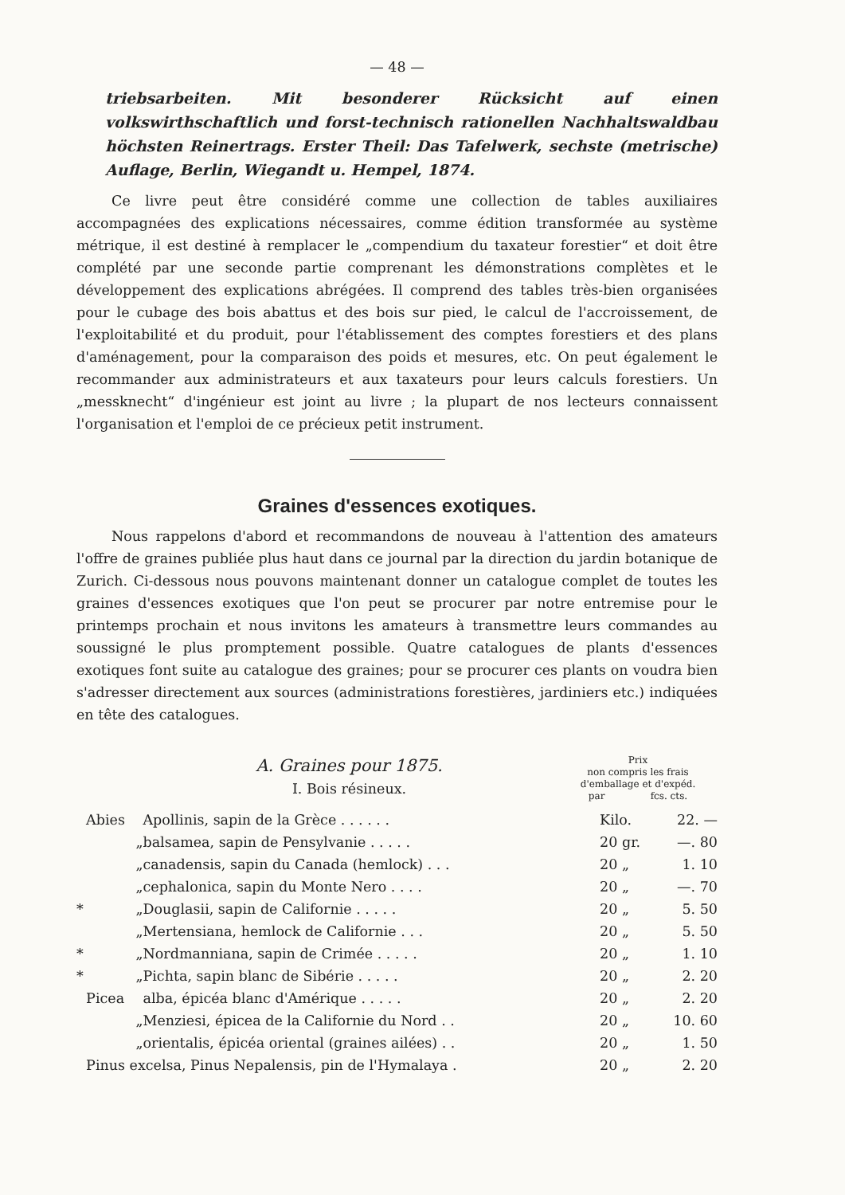— 48 —
triebsarbeiten. Mit besonderer Rücksicht auf einen volkswirthschaftlich und forst-technisch rationellen Nachhaltswaldbau höchsten Reinertrags. Erster Theil: Das Tafelwerk, sechste (metrische) Auflage, Berlin, Wiegandt u. Hempel, 1874.
Ce livre peut être considéré comme une collection de tables auxiliaires accompagnées des explications nécessaires, comme édition transformée au système métrique, il est destiné à remplacer le „compendium du taxateur forestier“ et doit être complété par une seconde partie comprenant les démonstrations complètes et le développement des explications abrégées. Il comprend des tables très-bien organisées pour le cubage des bois abattus et des bois sur pied, le calcul de l'accroissement, de l'exploitabilité et du produit, pour l'établissement des comptes forestiers et des plans d'aménagement, pour la comparaison des poids et mesures, etc. On peut également le recommander aux administrateurs et aux taxateurs pour leurs calculs forestiers. Un „messknecht“ d'ingénieur est joint au livre ; la plupart de nos lecteurs connaissent l'organisation et l'emploi de ce précieux petit instrument.
Graines d'essences exotiques.
Nous rappelons d'abord et recommandons de nouveau à l'attention des amateurs l'offre de graines publiée plus haut dans ce journal par la direction du jardin botanique de Zurich. Ci-dessous nous pouvons maintenant donner un catalogue complet de toutes les graines d'essences exotiques que l'on peut se procurer par notre entremise pour le printemps prochain et nous invitons les amateurs à transmettre leurs commandes au soussigné le plus promptement possible. Quatre catalogues de plants d'essences exotiques font suite au catalogue des graines; pour se procurer ces plants on voudra bien s'adresser directement aux sources (administrations forestières, jardiniers etc.) indiquées en tête des catalogues.
A. Graines pour 1875.
I. Bois résineux.
Prix
non compris les frais
d'emballage et d'expéd.
par fcs. cts.
| | Abies | Apollinis, sapin de la Grèce . . . . . . | Kilo. | 22. — |
| | „ | balsamea, sapin de Pensylvanie . . . . . | 20 gr. | —. 80 |
| | „ | canadensis, sapin du Canada (hemlock) . . . | 20 „ | 1. 10 |
| | „ | cephalonica, sapin du Monte Nero . . . . | 20 „ | —. 70 |
| * | „ | Douglasii, sapin de Californie . . . . . | 20 „ | 5. 50 |
| | „ | Mertensiana, hemlock de Californie . . . | 20 „ | 5. 50 |
| * | „ | Nordmanniana, sapin de Crimée . . . . . | 20 „ | 1. 10 |
| * | „ | Pichta, sapin blanc de Sibérie . . . . . | 20 „ | 2. 20 |
| | Picea | alba, épicéa blanc d'Amérique . . . . . | 20 „ | 2. 20 |
| | „ | Menziesi, épicea de la Californie du Nord . . | 20 „ | 10. 60 |
| | „ | orientalis, épicéa oriental (graines ailées) . . | 20 „ | 1. 50 |
| | Pinus excelsa, Pinus Nepalensis, pin de l'Hymalaya . | | 20 „ | 2. 20 |